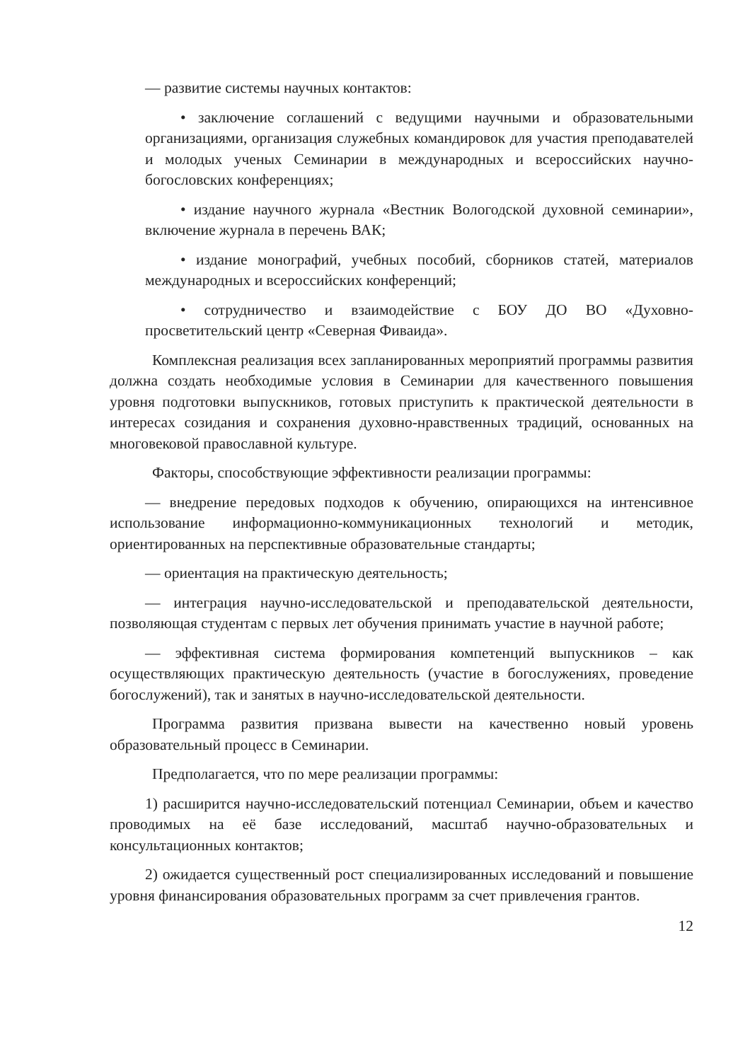— развитие системы научных контактов:
• заключение соглашений с ведущими научными и образовательными организациями, организация служебных командировок для участия преподавателей и молодых ученых Семинарии в международных и всероссийских научно-богословских конференциях;
• издание научного журнала «Вестник Вологодской духовной семинарии», включение журнала в перечень ВАК;
• издание монографий, учебных пособий, сборников статей, материалов международных и всероссийских конференций;
• сотрудничество и взаимодействие с БОУ ДО ВО «Духовно-просветительский центр «Северная Фиваида».
Комплексная реализация всех запланированных мероприятий программы развития должна создать необходимые условия в Семинарии для качественного повышения уровня подготовки выпускников, готовых приступить к практической деятельности в интересах созидания и сохранения духовно-нравственных традиций, основанных на многовековой православной культуре.
Факторы, способствующие эффективности реализации программы:
— внедрение передовых подходов к обучению, опирающихся на интенсивное использование информационно-коммуникационных технологий и методик, ориентированных на перспективные образовательные стандарты;
— ориентация на практическую деятельность;
— интеграция научно-исследовательской и преподавательской деятельности, позволяющая студентам с первых лет обучения принимать участие в научной работе;
— эффективная система формирования компетенций выпускников – как осуществляющих практическую деятельность (участие в богослужениях, проведение богослужений), так и занятых в научно-исследовательской деятельности.
Программа развития призвана вывести на качественно новый уровень образовательный процесс в Семинарии.
Предполагается, что по мере реализации программы:
1) расширится научно-исследовательский потенциал Семинарии, объем и качество проводимых на её базе исследований, масштаб научно-образовательных и консультационных контактов;
2) ожидается существенный рост специализированных исследований и повышение уровня финансирования образовательных программ за счет привлечения грантов.
12